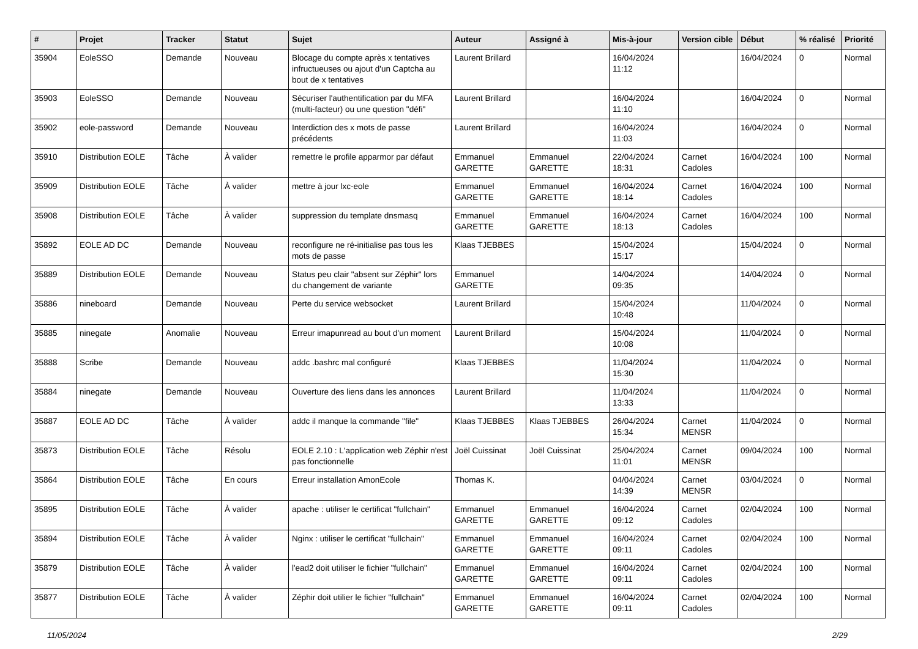| # | Projet | Tracker | Statut | Sujet | Auteur | Assigné à | Mis-à-jour | Version cible | Début | % réalisé | Priorité |
| --- | --- | --- | --- | --- | --- | --- | --- | --- | --- | --- | --- |
| 35904 | EoleSSO | Demande | Nouveau | Blocage du compte après x tentatives infructueuses ou ajout d'un Captcha au bout de x tentatives | Laurent Brillard | | 16/04/2024 11:12 | | 16/04/2024 | 0 | Normal |
| 35903 | EoleSSO | Demande | Nouveau | Sécuriser l'authentification par du MFA (multi-facteur) ou une question "défi" | Laurent Brillard | | 16/04/2024 11:10 | | 16/04/2024 | 0 | Normal |
| 35902 | eole-password | Demande | Nouveau | Interdiction des x mots de passe précédents | Laurent Brillard | | 16/04/2024 11:03 | | 16/04/2024 | 0 | Normal |
| 35910 | Distribution EOLE | Tâche | À valider | remettre le profile apparmor par défaut | Emmanuel GARETTE | Emmanuel GARETTE | 22/04/2024 18:31 | Carnet Cadoles | 16/04/2024 | 100 | Normal |
| 35909 | Distribution EOLE | Tâche | À valider | mettre à jour lxc-eole | Emmanuel GARETTE | Emmanuel GARETTE | 16/04/2024 18:14 | Carnet Cadoles | 16/04/2024 | 100 | Normal |
| 35908 | Distribution EOLE | Tâche | À valider | suppression du template dnsmasq | Emmanuel GARETTE | Emmanuel GARETTE | 16/04/2024 18:13 | Carnet Cadoles | 16/04/2024 | 100 | Normal |
| 35892 | EOLE AD DC | Demande | Nouveau | reconfigure ne ré-initialise pas tous les mots de passe | Klaas TJEBBES | | 15/04/2024 15:17 | | 15/04/2024 | 0 | Normal |
| 35889 | Distribution EOLE | Demande | Nouveau | Status peu clair "absent sur Zéphir" lors du changement de variante | Emmanuel GARETTE | | 14/04/2024 09:35 | | 14/04/2024 | 0 | Normal |
| 35886 | nineboard | Demande | Nouveau | Perte du service websocket | Laurent Brillard | | 15/04/2024 10:48 | | 11/04/2024 | 0 | Normal |
| 35885 | ninegate | Anomalie | Nouveau | Erreur imapunread au bout d'un moment | Laurent Brillard | | 15/04/2024 10:08 | | 11/04/2024 | 0 | Normal |
| 35888 | Scribe | Demande | Nouveau | addc .bashrc mal configuré | Klaas TJEBBES | | 11/04/2024 15:30 | | 11/04/2024 | 0 | Normal |
| 35884 | ninegate | Demande | Nouveau | Ouverture des liens dans les annonces | Laurent Brillard | | 11/04/2024 13:33 | | 11/04/2024 | 0 | Normal |
| 35887 | EOLE AD DC | Tâche | À valider | addc il manque la commande "file" | Klaas TJEBBES | Klaas TJEBBES | 26/04/2024 15:34 | Carnet MENSR | 11/04/2024 | 0 | Normal |
| 35873 | Distribution EOLE | Tâche | Résolu | EOLE 2.10 : L'application web Zéphir n'est pas fonctionnelle | Joël Cuissinat | Joël Cuissinat | 25/04/2024 11:01 | Carnet MENSR | 09/04/2024 | 100 | Normal |
| 35864 | Distribution EOLE | Tâche | En cours | Erreur installation AmonEcole | Thomas K. | | 04/04/2024 14:39 | Carnet MENSR | 03/04/2024 | 0 | Normal |
| 35895 | Distribution EOLE | Tâche | À valider | apache : utiliser le certificat "fullchain" | Emmanuel GARETTE | Emmanuel GARETTE | 16/04/2024 09:12 | Carnet Cadoles | 02/04/2024 | 100 | Normal |
| 35894 | Distribution EOLE | Tâche | À valider | Nginx : utiliser le certificat "fullchain" | Emmanuel GARETTE | Emmanuel GARETTE | 16/04/2024 09:11 | Carnet Cadoles | 02/04/2024 | 100 | Normal |
| 35879 | Distribution EOLE | Tâche | À valider | l'ead2 doit utiliser le fichier "fullchain" | Emmanuel GARETTE | Emmanuel GARETTE | 16/04/2024 09:11 | Carnet Cadoles | 02/04/2024 | 100 | Normal |
| 35877 | Distribution EOLE | Tâche | À valider | Zéphir doit utilier le fichier "fullchain" | Emmanuel GARETTE | Emmanuel GARETTE | 16/04/2024 09:11 | Carnet Cadoles | 02/04/2024 | 100 | Normal |
11/05/2024 2/29